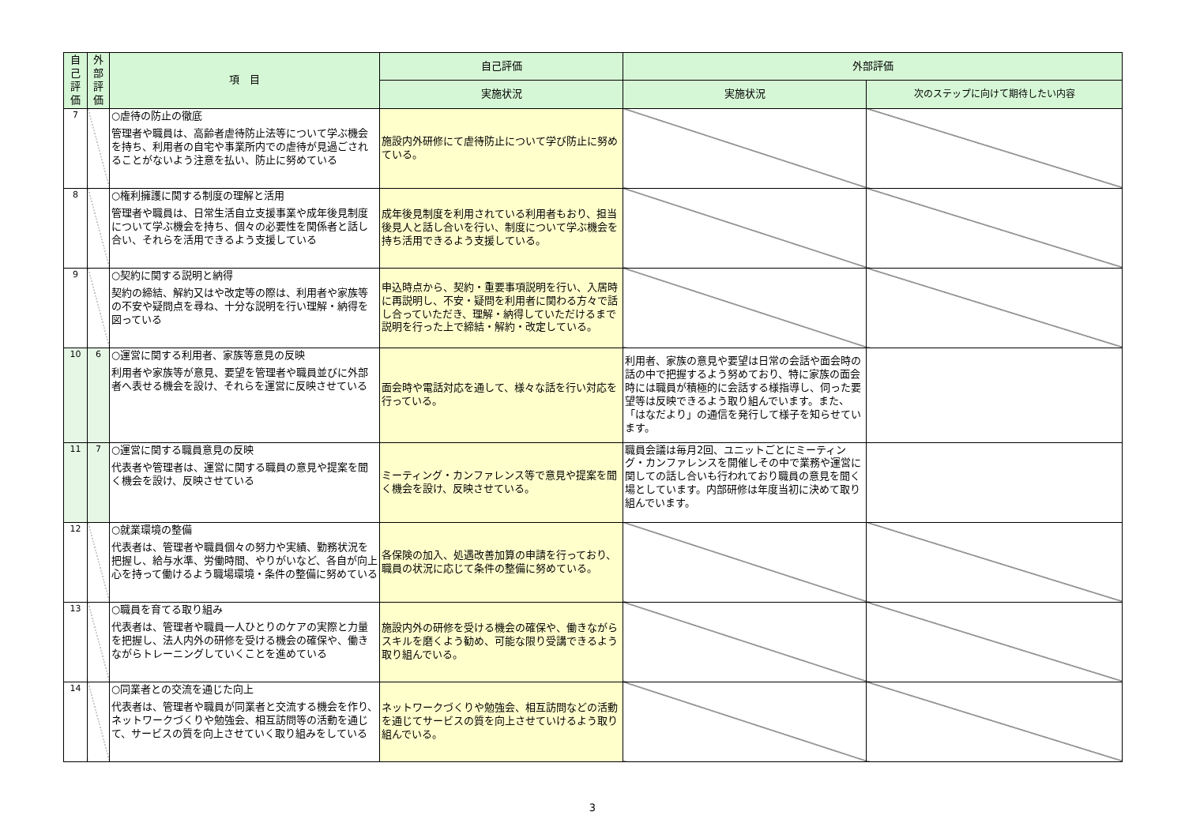| 自 己 評 価 | 外 部 評 価 | 項 目 | 自己評価 | 外部評価 | |
| --- | --- | --- | --- | --- | --- |
| | | | 実施状況 | 実施状況 | 次のステップに向けて期待したい内容 |
| 7 | | ○虐待の防止の徹底 管理者や職員は、高齢者虐待防止法等について学ぶ機会を持ち、利用者の自宅や事業所内での虐待が見過ごされることがないよう注意を払い、防止に努めている | 施設内外研修にて虐待防止について学び防止に努めている。 | | |
| 8 | | ○権利擁護に関する制度の理解と活用 管理者や職員は、日常生活自立支援事業や成年後見制度について学ぶ機会を持ち、個々の必要性を関係者と話し合い、それらを活用できるよう支援している | 成年後見制度を利用されている利用者もおり、担当後見人と話し合いを行い、制度について学ぶ機会を持ち活用できるよう支援している。 | | |
| 9 | | ○契約に関する説明と納得 契約の締結、解約又はや改定等の際は、利用者や家族等の不安や疑問点を尋ね、十分な説明を行い理解・納得を図っている | 申込時点から、契約・重要事項説明を行い、入居時に再説明し、不安・疑問を利用者に関わる方々で話し合っていただき、理解・納得していただけるまで説明を行った上で締結・解約・改定している。 | | |
| 10 | 6 | ○運営に関する利用者、家族等意見の反映 利用者や家族等が意見、要望を管理者や職員並びに外部者へ表せる機会を設け、それらを運営に反映させている | 面会時や電話対応を通して、様々な話を行い対応を行っている。 | 利用者、家族の意見や要望は日常の会話や面会時の話の中で把握するよう努めており、特に家族の面会時には職員が積極的に会話する様指導し、伺った要望等は反映できるよう取り組んでいます。また、「はなだより」の通信を発行して様子を知らせています。 | |
| 11 | 7 | ○運営に関する職員意見の反映 代表者や管理者は、運営に関する職員の意見や提案を聞く機会を設け、反映させている | ミーティング・カンファレンス等で意見や提案を聞く機会を設け、反映させている。 | 職員会議は毎月2回、ユニットごとにミーティング・カンファレンスを開催しその中で業務や運営に関しての話し合いも行われており職員の意見を聞く場としています。内部研修は年度当初に決めて取り組んでいます。 | |
| 12 | | ○就業環境の整備 代表者は、管理者や職員個々の努力や実績、勤務状況を把握し、給与水準、労働時間、やりがいなど、各自が向上心を持って働けるよう職場環境・条件の整備に努めている | 各保険の加入、処遇改善加算の申請を行っており、職員の状況に応じて条件の整備に努めている。 | | |
| 13 | | ○職員を育てる取り組み 代表者は、管理者や職員一人ひとりのケアの実際と力量を把握し、法人内外の研修を受ける機会の確保や、働きながらトレーニングしていくことを進めている | 施設内外の研修を受ける機会の確保や、働きながらスキルを磨くよう勧め、可能な限り受講できるよう取り組んでいる。 | | |
| 14 | | ○同業者との交流を通じた向上 代表者は、管理者や職員が同業者と交流する機会を作り、ネットワークづくりや勉強会、相互訪問等の活動を通じて、サービスの質を向上させていく取り組みをしている | ネットワークづくりや勉強会、相互訪問などの活動を通じてサービスの質を向上させていけるよう取り組んでいる。 | | |
3